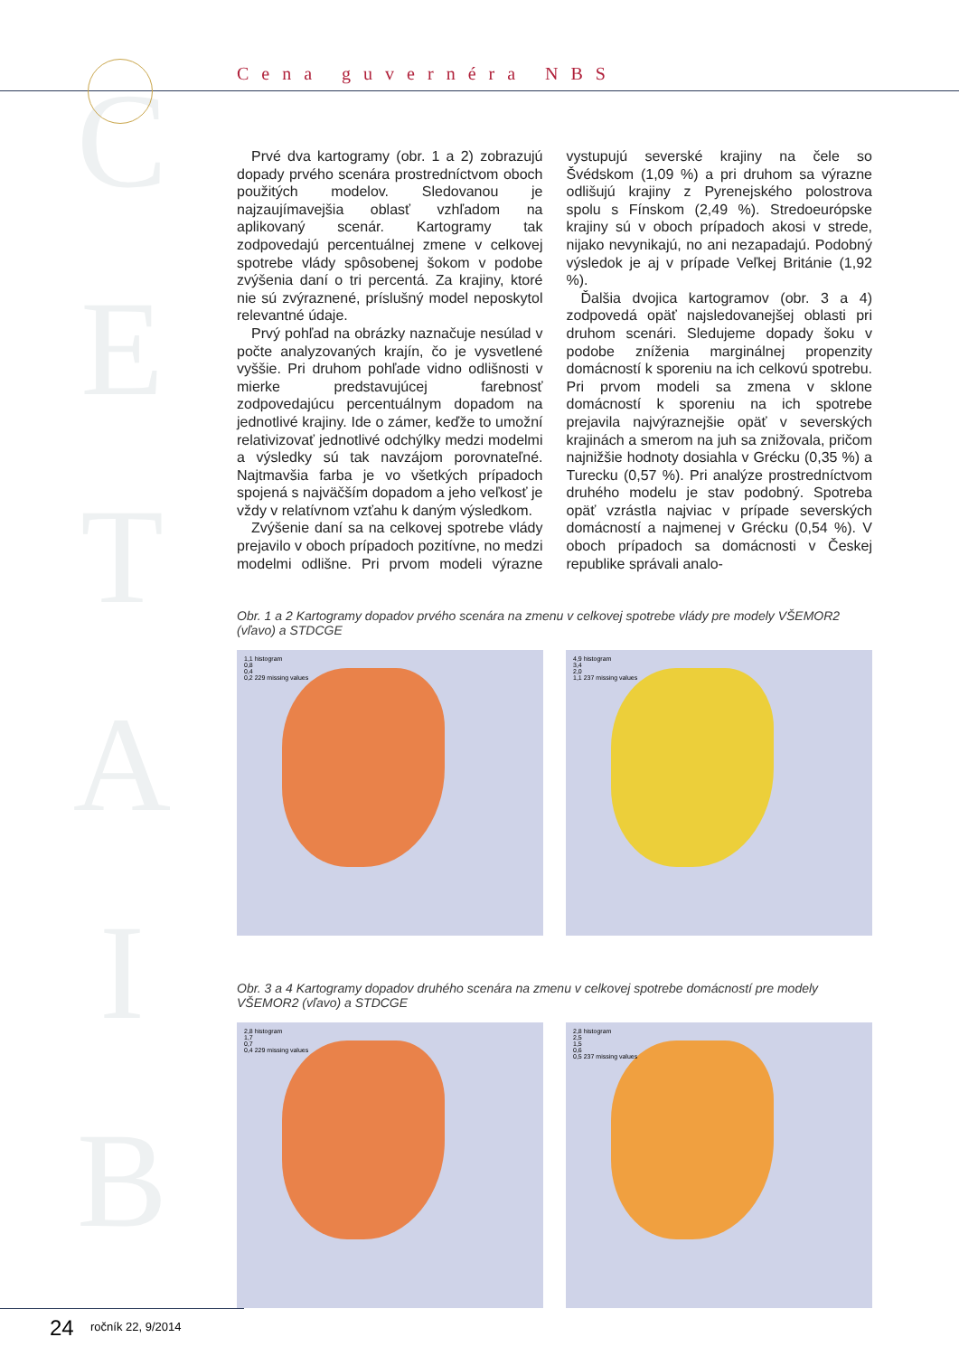C
E
T
A
I
B
Cena guvernéra NBS
Prvé dva kartogramy (obr. 1 a 2) zobrazujú dopady prvého scenára prostredníctvom oboch použitých modelov. Sledovanou je najzaujímavejšia oblasť vzhľadom na aplikovaný scenár. Kartogramy tak zodpovedajú percentuálnej zmene v celkovej spotrebe vlády spôsobenej šokom v podobe zvýšenia daní o tri percentá. Za krajiny, ktoré nie sú zvýraznené, príslušný model neposkytol relevantné údaje.
Prvý pohľad na obrázky naznačuje nesúlad v počte analyzovaných krajín, čo je vysvetlené vyššie. Pri druhom pohľade vidno odlišnosti v mierke predstavujúcej farebnosť zodpovedajúcu percentuálnym dopadom na jednotlivé krajiny. Ide o zámer, keďže to umožní relativizovať jednotlivé odchýlky medzi modelmi a výsledky sú tak navzájom porovnateľné. Najtmavšia farba je vo všetkých prípadoch spojená s najväčším dopadom a jeho veľkosť je vždy v relatívnom vzťahu k daným výsledkom.
Zvýšenie daní sa na celkovej spotrebe vlády prejavilo v oboch prípadoch pozitívne, no medzi modelmi odlišne. Pri prvom modeli výrazne vystupujú severské krajiny na čele so Švédskom (1,09 %) a pri druhom sa výrazne odlišujú krajiny z Pyrenejského polostrova spolu s Fínskom (2,49 %). Stredoeurópske krajiny sú v oboch prípadoch akosi v strede, nijako nevynikajú, no ani nezapadajú. Podobný výsledok je aj v prípade Veľkej Británie (1,92 %).
Ďalšia dvojica kartogramov (obr. 3 a 4) zodpovedá opäť najsledovanejšej oblasti pri druhom scenári. Sledujeme dopady šoku v podobe zníženia marginálnej propenzity domácností k sporeniu na ich celkovú spotrebu. Pri prvom modeli sa zmena v sklone domácností k sporeniu na ich spotrebe prejavila najvýraznejšie opäť v severských krajinách a smerom na juh sa znižovala, pričom najnižšie hodnoty dosiahla v Grécku (0,35 %) a Turecku (0,57 %). Pri analýze prostredníctvom druhého modelu je stav podobný. Spotreba opäť vzrástla najviac v prípade severských domácností a najmenej v Grécku (0,54 %). V oboch prípadoch sa domácnosti v Českej republike správali analo-
Obr. 1 a 2 Kartogramy dopadov prvého scenára na zmenu v celkovej spotrebe vlády pre modely VŠEMOR2 (vľavo) a STDCGE
1,1 histogram
0,8
0,4
0,2 229 missing values
4,9 histogram
3,4
2,0
1,1 237 missing values
Obr. 3 a 4 Kartogramy dopadov druhého scenára na zmenu v celkovej spotrebe domácností pre modely VŠEMOR2 (vľavo) a STDCGE
2,8 histogram
1,7
0,7
0,4 229 missing values
2,8 histogram
2,5
1,5
0,6
0,5 237 missing values
24 ročník 22, 9/2014